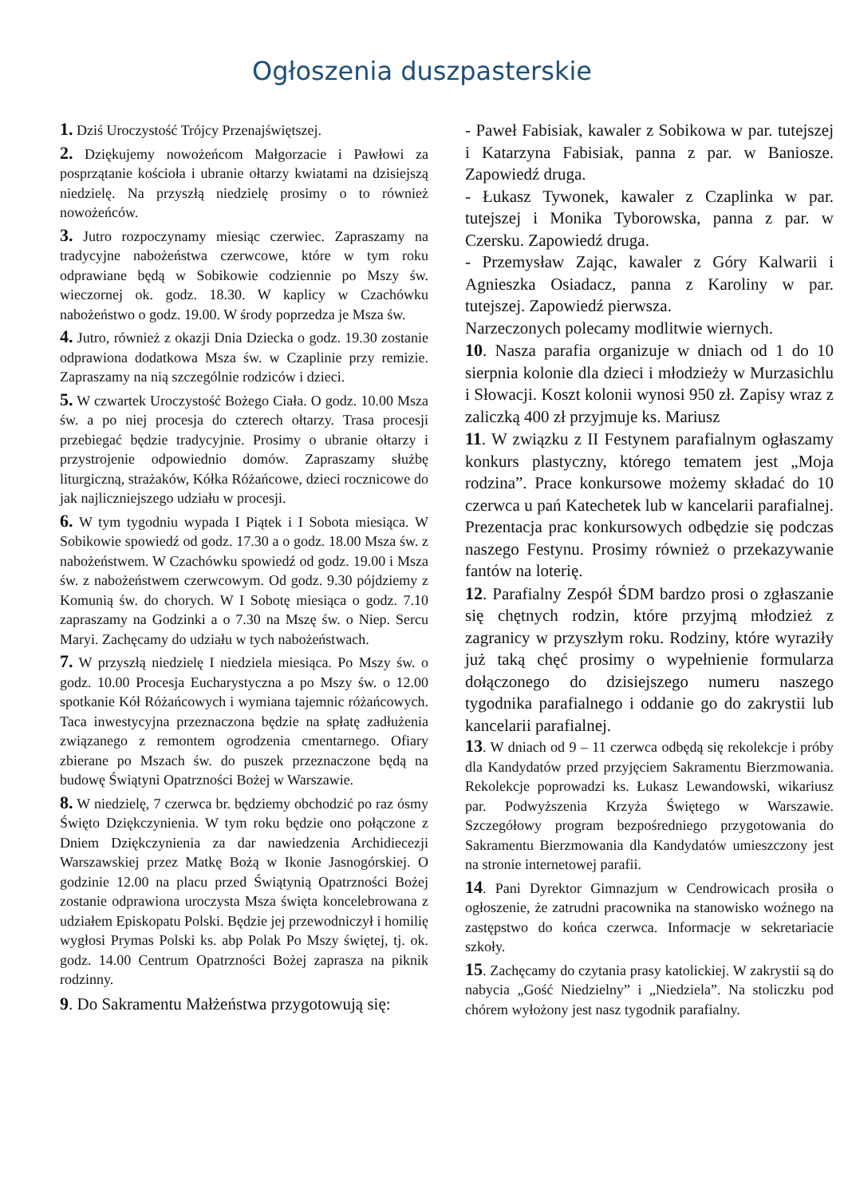Ogłoszenia duszpasterskie
1. Dziś Uroczystość Trójcy Przenajświętszej.
2. Dziękujemy nowożeńcom Małgorzacie i Pawłowi za posprzątanie kościoła i ubranie ołtarzy kwiatami na dzisiejszą niedzielę. Na przyszłą niedzielę prosimy o to również nowożeńców.
3. Jutro rozpoczynamy miesiąc czerwiec. Zapraszamy na tradycyjne nabożeństwa czerwcowe, które w tym roku odprawiane będą w Sobikowie codziennie po Mszy św. wieczornej ok. godz. 18.30. W kaplicy w Czachówku nabożeństwo o godz. 19.00. W środy poprzedza je Msza św.
4. Jutro, również z okazji Dnia Dziecka o godz. 19.30 zostanie odprawiona dodatkowa Msza św. w Czaplinie przy remizie. Zapraszamy na nią szczególnie rodziców i dzieci.
5. W czwartek Uroczystość Bożego Ciała. O godz. 10.00 Msza św. a po niej procesja do czterech ołtarzy. Trasa procesji przebiegać będzie tradycyjnie. Prosimy o ubranie ołtarzy i przystrojenie odpowiednio domów. Zapraszamy służbę liturgiczną, strażaków, Kółka Różańcowe, dzieci rocznicowe do jak najliczniejszego udziału w procesji.
6. W tym tygodniu wypada I Piątek i I Sobota miesiąca. W Sobikowie spowiedź od godz. 17.30 a o godz. 18.00 Msza św. z nabożeństwem. W Czachówku spowiedź od godz. 19.00 i Msza św. z nabożeństwem czerwcowym. Od godz. 9.30 pójdziemy z Komunią św. do chorych. W I Sobotę miesiąca o godz. 7.10 zapraszamy na Godzinki a o 7.30 na Mszę św. o Niep. Sercu Maryi. Zachęcamy do udziału w tych nabożeństwach.
7. W przyszłą niedzielę I niedziela miesiąca. Po Mszy św. o godz. 10.00 Procesja Eucharystyczna a po Mszy św. o 12.00 spotkanie Kół Różańcowych i wymiana tajemnic różańcowych. Taca inwestycyjna przeznaczona będzie na spłatę zadłużenia związanego z remontem ogrodzenia cmentarnego. Ofiary zbierane po Mszach św. do puszek przeznaczone będą na budowę Świątyni Opatrzności Bożej w Warszawie.
8. W niedzielę, 7 czerwca br. będziemy obchodzić po raz ósmy Święto Dziękczynienia. W tym roku będzie ono połączone z Dniem Dziękczynienia za dar nawiedzenia Archidiecezji Warszawskiej przez Matkę Bożą w Ikonie Jasnogórskiej. O godzinie 12.00 na placu przed Świątynią Opatrzności Bożej zostanie odprawiona uroczysta Msza święta koncelebrowana z udziałem Episkopatu Polski. Będzie jej przewodniczył i homilię wygłosi Prymas Polski ks. abp Polak Po Mszy świętej, tj. ok. godz. 14.00 Centrum Opatrzności Bożej zaprasza na piknik rodzinny.
9. Do Sakramentu Małżeństwa przygotowują się:
- Paweł Fabisiak, kawaler z Sobikowa w par. tutejszej i Katarzyna Fabisiak, panna z par. w Baniosze. Zapowiedź druga.
- Łukasz Tywonek, kawaler z Czaplinka w par. tutejszej i Monika Tyborowska, panna z par. w Czersku. Zapowiedź druga.
- Przemysław Zając, kawaler z Góry Kalwarii i Agnieszka Osiadacz, panna z Karoliny w par. tutejszej. Zapowiedź pierwsza.
Narzeczonych polecamy modlitwie wiernych.
10. Nasza parafia organizuje w dniach od 1 do 10 sierpnia kolonie dla dzieci i młodzieży w Murzasichlu i Słowacji. Koszt kolonii wynosi 950 zł. Zapisy wraz z zaliczką 400 zł przyjmuje ks. Mariusz
11. W związku z II Festynem parafialnym ogłaszamy konkurs plastyczny, którego tematem jest „Moja rodzina”. Prace konkursowe możemy składać do 10 czerwca u pań Katechetek lub w kancelarii parafialnej. Prezentacja prac konkursowych odbędzie się podczas naszego Festynu. Prosimy również o przekazywanie fantów na loterię.
12. Parafialny Zespół ŚDM bardzo prosi o zgłaszanie się chętnych rodzin, które przyjmą młodzież z zagranicy w przyszłym roku. Rodziny, które wyraziły już taką chęć prosimy o wypełnienie formularza dołączonego do dzisiejszego numeru naszego tygodnika parafialnego i oddanie go do zakrystii lub kancelarii parafialnej.
13. W dniach od 9 – 11 czerwca odbędą się rekolekcje i próby dla Kandydatów przed przyjęciem Sakramentu Bierzmowania. Rekolekcje poprowadzi ks. Łukasz Lewandowski, wikariusz par. Podwyższenia Krzyża Świętego w Warszawie. Szczegółowy program bezpośredniego przygotowania do Sakramentu Bierzmowania dla Kandydatów umieszczony jest na stronie internetowej parafii.
14. Pani Dyrektor Gimnazjum w Cendrowicach prosiła o ogłoszenie, że zatrudni pracownika na stanowisko woźnego na zastępstwo do końca czerwca. Informacje w sekretariacie szkoły.
15. Zachęcamy do czytania prasy katolickiej. W zakrystii są do nabycia „Gość Niedzielny” i „Niedziela”. Na stoliczku pod chórem wyłożony jest nasz tygodnik parafialny.